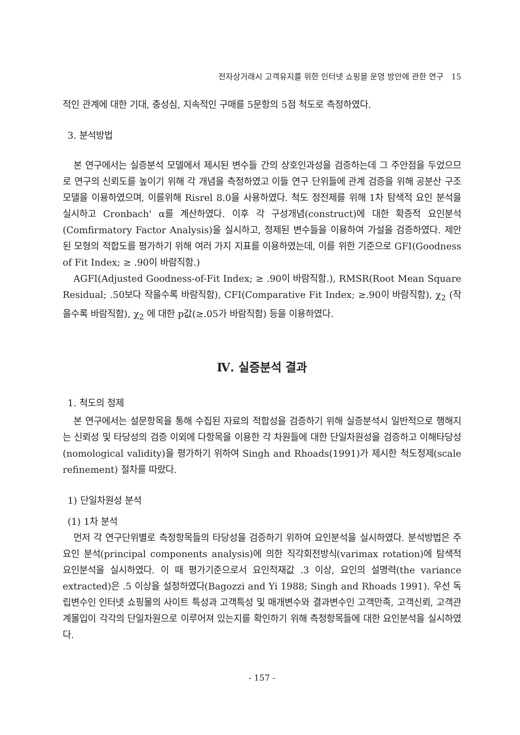전자상거래시 고객유지를 위한 인터넷 쇼핑몰 운영 방안에 관한 연구 15
적인 관계에 대한 기대, 충성심, 지속적인 구매를 5문항의 5점 척도로 측정하였다.
3. 분석방법
본 연구에서는 실증분석 모델에서 제시된 변수들 간의 상호인과성을 검증하는데 그 주안점을 두었으므로 연구의 신뢰도를 높이기 위해 각 개념을 측정하였고 이들 연구 단위들에 관계 검증을 위해 공분산 구조 모델을 이용하였으며, 이를위해 Risrel 8.0을 사용하였다. 척도 정전제를 위해 1차 탐색적 요인 분석을 실시하고 Cronbach' α를 계산하였다. 이후 각 구성개념(construct)에 대한 확증적 요인분석(Comfirmatory Factor Analysis)을 실시하고, 정제된 변수들을 이용하여 가설을 검증하였다. 제안된 모형의 적합도를 평가하기 위해 여러 가지 지표를 이용하였는데, 이를 위한 기준으로 GFI(Goodness of Fit Index; ≥ .90이 바람직함.)
AGFI(Adjusted Goodness-of-Fit Index; ≥ .90이 바람직함.), RMSR(Root Mean Square Residual; .50보다 작을수록 바람직함), CFI(Comparative Fit Index; ≥.90이 바람직함), χ<sub>2</sub> (작을수록 바람직함), χ<sub>2</sub> 에 대한 p값(≥.05가 바람직함) 등을 이용하였다.
Ⅳ. 실증분석 결과
1. 척도의 정제
본 연구에서는 설문항목을 통해 수집된 자료의 적합성을 검증하기 위해 실증분석시 일반적으로 행해지는 신뢰성 및 타당성의 검증 이외에 다항목을 이용한 각 차원들에 대한 단일차원성을 검증하고 이해타당성(nomological validity)을 평가하기 위하여 Singh and Rhoads(1991)가 제시한 척도정제(scale refinement) 절차를 따랐다.
1) 단일차원성 분석
(1) 1차 분석
먼저 각 연구단위별로 측정항목들의 타당성을 검증하기 위하여 요인분석을 실시하였다. 분석방법은 주요인 분석(principal components analysis)에 의한 직각회전방식(varimax rotation)에 탐색적 요인분석을 실시하였다. 이 때 평가기준으로서 요인적재값 .3 이상, 요인의 설명력(the variance extracted)은 .5 이상을 설정하였다(Bagozzi and Yi 1988; Singh and Rhoads 1991). 우선 독립변수인 인터넷 쇼핑몰의 사이트 특성과 고객특성 및 매개변수와 결과변수인 고객만족, 고객신뢰, 고객관계몰입이 각각의 단일차원으로 이루어져 있는지를 확인하기 위해 측정항목들에 대한 요인분석을 실시하였다.
- 157 -